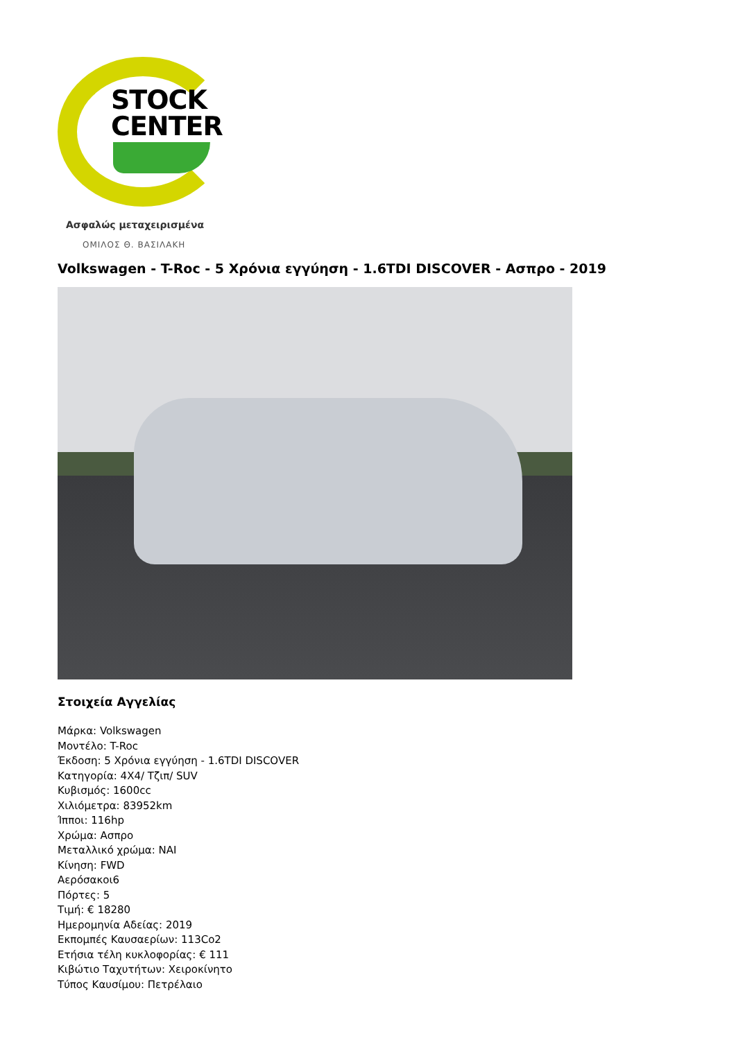STOCK
CENTER
Ασφαλώς μεταχειρισμένα
ΟΜΙΛΟΣ Θ. ΒΑΣΙΛΑΚΗ
Volkswagen - T-Roc - 5 Χρόνια εγγύηση - 1.6TDI DISCOVER - Ασπρο - 2019
Στοιχεία Αγγελίας
Μάρκα: Volkswagen
Μοντέλο: T-Roc
Έκδοση: 5 Χρόνια εγγύηση - 1.6TDI DISCOVER
Κατηγορία: 4X4/ Τζιπ/ SUV
Κυβισμός: 1600cc
Χιλιόμετρα: 83952km
Ίπποι: 116hp
Χρώμα: Ασπρο
Μεταλλικό χρώμα: ΝΑΙ
Κίνηση: FWD
Αερόσακοι6
Πόρτες: 5
Τιμή: € 18280
Ημερομηνία Αδείας: 2019
Εκπομπές Καυσαερίων: 113Co2
Ετήσια τέλη κυκλοφορίας: € 111
Κιβώτιο Ταχυτήτων: Χειροκίνητο
Τύπος Καυσίμου: Πετρέλαιο